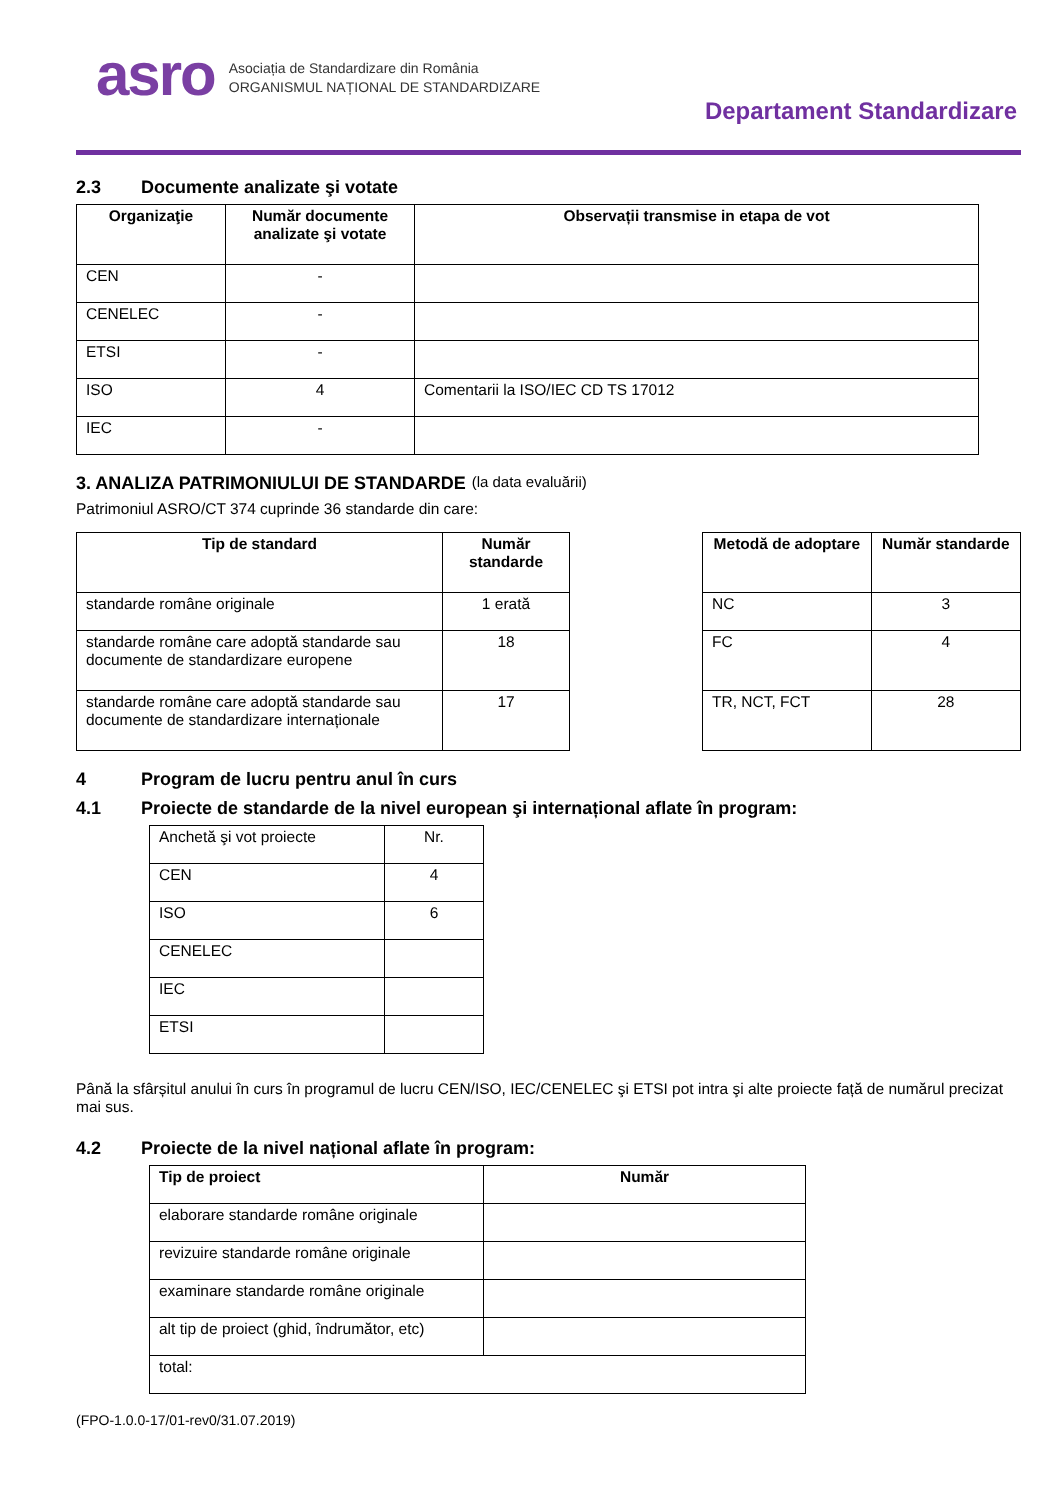asro
Asociația de Standardizare din România
ORGANISMUL NAȚIONAL DE STANDARDIZARE
Departament Standardizare
2.3 Documente analizate şi votate
| Organizaţie | Număr documente analizate şi votate | Observații transmise in etapa de vot |
| --- | --- | --- |
| CEN | - | |
| CENELEC | - | |
| ETSI | - | |
| ISO | 4 | Comentarii la ISO/IEC CD TS 17012 |
| IEC | - | |
3. ANALIZA PATRIMONIULUI DE STANDARDE (la data evaluării)
Patrimoniul ASRO/CT 374 cuprinde 36 standarde din care:
| Tip de standard | Număr standarde |
| --- | --- |
| standarde române originale | 1 erată |
| standarde române care adoptă standarde sau documente de standardizare europene | 18 |
| standarde române care adoptă standarde sau documente de standardizare internaționale | 17 |
| Metodă de adoptare | Număr standarde |
| --- | --- |
| NC | 3 |
| FC | 4 |
| TR, NCT, FCT | 28 |
4 Program de lucru pentru anul în curs
4.1 Proiecte de standarde de la nivel european şi internațional aflate în program:
| Anchetă şi vot proiecte | Nr. |
| CEN | 4 |
| ISO | 6 |
| CENELEC | |
| IEC | |
| ETSI | |
Până la sfârșitul anului în curs în programul de lucru CEN/ISO, IEC/CENELEC şi ETSI pot intra şi alte proiecte față de numărul precizat mai sus.
4.2 Proiecte de la nivel național aflate în program:
| Tip de proiect | Număr |
| --- | --- |
| elaborare standarde române originale | |
| revizuire standarde române originale | |
| examinare standarde române originale | |
| alt tip de proiect (ghid, îndrumător, etc) | |
| total: | |
(FPO-1.0.0-17/01-rev0/31.07.2019)